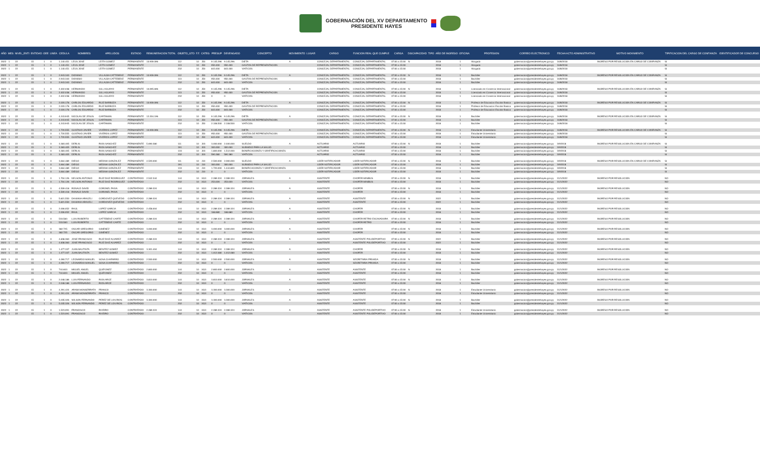GOBERNACIÓN DEL XV DEPARTAMENTO
PRESIDENTE HAYES
| AÑO | MES | NIVEL_ENTI | ENTIDAD | OEE | LINEA | CEDULA | NOMBRES | APELLIDOS | ESTADO | REMUNERACION TOTAL | OBJETO_GTO | F.F. | CATEG | PRESUP | DEVENGADO | CONCEPTO | MOVIMIENTO | LUGAR | CARGO | FUNCION REAL QUE CUMPLE | CARGA | DISCAPACIDAD | TIPO | AÑO DE INGRESO | OFICINA | PROFESION | CORREO ELECTRONICO | FECHA ACTO ADMINISTRATIVO | MOTIVO MOVIMIENTO | TIPIFICACION DEL CARGO DE CONFIANZA | IDENTIFICADOR DE CONCURSO |
| --- | --- | --- | --- | --- | --- | --- | --- | --- | --- | --- | --- | --- | --- | --- | --- | --- | --- | --- | --- | --- | --- | --- | --- | --- | --- | --- | --- | --- | --- | --- | --- |
| 2022 | 1 | 22 | 15 | 1 | 0 | 1.140.451 | LEUS JOSE | LEITH GOMEZ | PERMANENTE | 10.939.096 | 112 | 10 | J50 | 9.145.296 | 9.145.296 | DIETA | A | | CONCEJAL DEPARTAMENTAL | CONCEJAL DEPARTAMENTAL | 07:00 a 15:00 | N | | 2018 | 1 | Abogado | gobernacion@presidentehayes.gov.py | 16/8/2018 | INGRESO POR RESOLUCION EN CARGO DE CONFIANZA | SI | |
| 2022 | 1 | 22 | 15 | 1 | 0 | 1.140.451 | LEUS JOSE | LEITH GOMEZ | PERMANENTE | | 113 | 10 | J50 | 950.400 | 950.400 | GASTOS DE REPRESENTACION | | | CONCEJAL DEPARTAMENTAL | CONCEJAL DEPARTAMENTAL | 07:00 a 15:00 | | | 2018 | 1 | Abogado | gobernacion@presidentehayes.gov.py | 16/8/2018 | | SI | |
| 2022 | 1 | 22 | 15 | 1 | 0 | 1.140.451 | LEUS JOSE | LEITH GOMEZ | PERMANENTE | | 232 | 10 | J50 | 843.400 | 843.400 | VIATICOS | | | CONCEJAL DEPARTAMENTAL | CONCEJAL DEPARTAMENTAL | 07:00 a 15:00 | | | 2018 | 1 | Abogado | gobernacion@presidentehayes.gov.py | 16/8/2018 | | SI | |
| 2022 | 1 | 22 | 15 | 1 | 0 | 2.943.340 | DIONISIO | VILLALBA CATTEBEKE | PERMANENTE | 10.939.096 | 112 | 10 | J50 | 9.145.296 | 9.145.296 | DIETA | A | | CONCEJAL DEPARTAMENTAL | CONCEJAL DEPARTAMENTAL | 07:00 a 15:00 | N | | 2018 | 1 | Bachiller | gobernacion@presidentehayes.gov.py | 16/8/2018 | INGRESO POR RESOLUCION EN CARGO DE CONFIANZA | SI | |
| 2022 | 1 | 22 | 15 | 1 | 0 | 2.943.340 | DIONISIO | VILLALBA CATTEBEKE | PERMANENTE | | 113 | 10 | J50 | 950.400 | 950.400 | GASTOS DE REPRESENTACION | | | CONCEJAL DEPARTAMENTAL | CONCEJAL DEPARTAMENTAL | 07:00 a 15:00 | | | 2018 | 1 | Bachiller | gobernacion@presidentehayes.gov.py | 16/8/2018 | | SI | |
| 2022 | 1 | 22 | 15 | 1 | 0 | 2.943.340 | DIONISIO | VILLALBA CATTEBEKE | PERMANENTE | | 232 | 10 | J50 | 843.400 | 843.400 | VIATICOS | | | CONCEJAL DEPARTAMENTAL | CONCEJAL DEPARTAMENTAL | 07:00 a 15:00 | | | 2018 | 1 | Bachiller | gobernacion@presidentehayes.gov.py | 16/8/2018 | | SI | |
| 2022 | 1 | 22 | 15 | 1 | 0 | 2.402.038 | HERNANDO | GILL AGUAYO | PERMANENTE | 10.095.696 | 112 | 10 | J50 | 9.145.296 | 9.145.296 | DIETA | A | | CONCEJAL DEPARTAMENTAL | CONCEJAL DEPARTAMENTAL | 07:00 a 15:00 | N | | 2018 | 1 | Licenciado en Comercio Internacional | gobernacion@presidentehayes.gov.py | 16/8/2018 | INGRESO POR RESOLUCION EN CARGO DE CONFIANZA | SI | |
| 2022 | 1 | 22 | 15 | 1 | 0 | 2.402.038 | HERNANDO | GILL AGUAYO | PERMANENTE | | 113 | 10 | J50 | 950.400 | 950.400 | GASTOS DE REPRESENTACION | | | CONCEJAL DEPARTAMENTAL | CONCEJAL DEPARTAMENTAL | 07:00 a 15:00 | | | 2018 | 1 | Licenciado en Comercio Internacional | gobernacion@presidentehayes.gov.py | 16/8/2018 | | SI | |
| 2022 | 1 | 22 | 15 | 1 | 0 | 2.402.038 | HERNANDO | GILL AGUAYO | PERMANENTE | | 232 | 10 | J50 | 0 | 0 | VIATICOS | | | CONCEJAL DEPARTAMENTAL | CONCEJAL DEPARTAMENTAL | 07:00 a 15:00 | | | 2018 | 1 | Licenciado en Comercio Internacional | gobernacion@presidentehayes.gov.py | 16/8/2018 | | SI | |
| 2022 | 1 | 22 | 15 | 1 | 0 | 2.020.178 | CARLOS EDUARDO | RUIZ BARBOZA | PERMANENTE | 10.939.096 | 112 | 10 | J50 | 9.145.296 | 9.145.296 | DIETA | A | | CONCEJAL DEPARTAMENTAL | CONCEJAL DEPARTAMENTAL | 07:00 a 15:00 | N | | 2018 | 1 | Profesor de Educacion Escolar Basica | gobernacion@presidentehayes.gov.py | 16/8/2018 | INGRESO POR RESOLUCION EN CARGO DE CONFIANZA | SI | |
| 2022 | 1 | 22 | 15 | 1 | 0 | 2.020.178 | CARLOS EDUARDO | RUIZ BARBOZA | PERMANENTE | | 113 | 10 | J50 | 950.400 | 950.400 | GASTOS DE REPRESENTACION | | | CONCEJAL DEPARTAMENTAL | CONCEJAL DEPARTAMENTAL | 07:00 a 15:00 | | | 2018 | 1 | Profesor de Educacion Escolar Basica | gobernacion@presidentehayes.gov.py | 16/8/2018 | | SI | |
| 2022 | 1 | 22 | 15 | 1 | 0 | 2.020.178 | CARLOS EDUARDO | RUIZ BARBOZA | PERMANENTE | | 232 | 10 | J50 | 843.400 | 843.400 | VIATICOS | | | CONCEJAL DEPARTAMENTAL | CONCEJAL DEPARTAMENTAL | 07:00 a 15:00 | | | 2018 | 1 | Profesor de Educacion Escolar Basica | gobernacion@presidentehayes.gov.py | 16/8/2018 | | SI | |
| 2022 | 1 | 22 | 15 | 1 | 0 | 4.243.945 | NICOLAS DE JESUS | CARTAMAN | PERMANENTE | 12.204.196 | 112 | 10 | J50 | 9.145.296 | 9.145.296 | DIETA | A | | CONCEJAL DEPARTAMENTAL | CONCEJAL DEPARTAMENTAL | 07:00 a 15:00 | N | | 2018 | 1 | Bachiller | gobernacion@presidentehayes.gov.py | 16/8/2018 | INGRESO POR RESOLUCION EN CARGO DE CONFIANZA | SI | |
| 2022 | 1 | 22 | 15 | 1 | 0 | 4.243.945 | NICOLAS DE JESUS | CARTAMAN | PERMANENTE | | 113 | 10 | J50 | 950.400 | 950.400 | GASTOS DE REPRESENTACION | | | CONCEJAL DEPARTAMENTAL | CONCEJAL DEPARTAMENTAL | 07:00 a 15:00 | | | 2018 | 1 | Bachiller | gobernacion@presidentehayes.gov.py | 16/8/2018 | | SI | |
| 2022 | 1 | 22 | 15 | 1 | 0 | 4.243.945 | NICOLAS DE JESUS | CARTAMAN | PERMANENTE | | 232 | 10 | J50 | 2.108.500 | 2.108.500 | VIATICOS | | | CONCEJAL DEPARTAMENTAL | CONCEJAL DEPARTAMENTAL | 07:00 a 15:00 | | | 2018 | 1 | Bachiller | gobernacion@presidentehayes.gov.py | 16/8/2018 | | SI | |
| 2022 | 1 | 22 | 15 | 1 | 0 | 1.720.555 | GUSTAVO JAVIER | VIVEROS LOPEZ | PERMANENTE | 10.939.096 | 112 | 10 | J50 | 9.145.296 | 9.145.296 | DIETA | A | | CONCEJAL DEPARTAMENTAL | CONCEJAL DEPARTAMENTAL | 07:00 a 15:00 | N | | 2018 | 1 | Estudiante Universitario | gobernacion@presidentehayes.gov.py | 16/8/2018 | INGRESO POR RESOLUCION EN CARGO DE CONFIANZA | SI | |
| 2022 | 1 | 22 | 15 | 1 | 0 | 1.720.555 | GUSTAVO JAVIER | VIVEROS LOPEZ | PERMANENTE | | 113 | 10 | J50 | 950.400 | 950.400 | GASTOS DE REPRESENTACION | | | CONCEJAL DEPARTAMENTAL | CONCEJAL DEPARTAMENTAL | 07:00 a 15:00 | | | 2018 | 1 | Estudiante Universitario | gobernacion@presidentehayes.gov.py | 16/8/2018 | | SI | |
| 2022 | 1 | 22 | 15 | 1 | 0 | 1.720.555 | GUSTAVO JAVIER | VIVEROS LOPEZ | PERMANENTE | | 232 | 10 | J50 | 843.400 | 843.400 | VIATICOS | | | CONCEJAL DEPARTAMENTAL | CONCEJAL DEPARTAMENTAL | 07:00 a 15:00 | | | 2018 | 1 | Estudiante Universitario | gobernacion@presidentehayes.gov.py | 16/8/2018 | | SI | |
| 2022 | 1 | 22 | 15 | 1 | 0 | 3.383.405 | DERLIS | RIOS SANCHEZ | PERMANENTE | 5.690.380 | 111 | 10 | J03 | 3.000.000 | 2.400.000 | SUELDO | A | | ACTUARIO | ACTUARIO | 07:00 a 15:00 | N | | 2018 | 1 | Bachiller | gobernacion@presidentehayes.gov.py | 3/9/2018 | INGRESO POR RESOLUCION EN CARGO DE CONFIANZA | SI | |
| 2022 | 1 | 22 | 15 | 1 | 0 | 3.383.405 | DERLIS | RIOS SANCHEZ | PERMANENTE | | 191 | 10 | J03 | 300.000 | 300.000 | SUBSIDIO PARA LA SALUD | | | ACTUARIO | ACTUARIO | 07:00 a 15:00 | | | 2018 | 1 | Bachiller | gobernacion@presidentehayes.gov.py | 3/9/2018 | | SI | |
| 2022 | 1 | 22 | 15 | 1 | 0 | 3.383.405 | DERLIS | RIOS SANCHEZ | PERMANENTE | | 133 | 10 | J03 | 1.800.000 | 1.512.000 | BONIFICACIONES Y GRATIFICACIONES | | | ACTUARIO | ACTUARIO | 07:00 a 15:00 | | | 2018 | 1 | Bachiller | gobernacion@presidentehayes.gov.py | 3/9/2018 | | SI | |
| 2022 | 1 | 22 | 15 | 1 | 0 | 3.383.405 | DERLIS | RIOS SANCHEZ | PERMANENTE | | 232 | 10 | J03 | 590.380 | 590.380 | VIATICOS | | | ACTUARIO | ACTUARIO | 07:00 a 15:00 | | | 2018 | 1 | Bachiller | gobernacion@presidentehayes.gov.py | 3/9/2018 | | SI | |
| 2022 | 1 | 22 | 15 | 1 | 0 | 3.664.489 | DIEGO | MEDINA GONZALEZ | PERMANENTE | 4.520.000 | 111 | 10 | J10 | 2.500.000 | 2.000.000 | SUELDO | A | | UJIER NOTIFICADOR | UJIER NOTIFICADOR | 07:00 a 15:00 | N | | 2018 | 1 | Bachiller | gobernacion@presidentehayes.gov.py | 3/9/2018 | INGRESO POR RESOLUCION EN CARGO DE CONFIANZA | SI | |
| 2022 | 1 | 22 | 15 | 1 | 0 | 3.664.489 | DIEGO | MEDINA GONZALEZ | PERMANENTE | | 191 | 10 | J10 | 300.000 | 300.000 | SUBSIDIO PARA LA SALUD | | | UJIER NOTIFICADOR | UJIER NOTIFICADOR | 07:00 a 15:00 | | | 2018 | 1 | Bachiller | gobernacion@presidentehayes.gov.py | 3/9/2018 | | SI | |
| 2022 | 1 | 22 | 15 | 1 | 0 | 3.664.489 | DIEGO | MEDINA GONZALEZ | PERMANENTE | | 133 | 10 | J10 | 1.720.000 | 1.444.800 | BONIFICACIONES Y GRATIFICACIONES | | | UJIER NOTIFICADOR | UJIER NOTIFICADOR | 07:00 a 15:00 | | | 2018 | 1 | Bachiller | gobernacion@presidentehayes.gov.py | 3/9/2018 | | SI | |
| 2022 | 1 | 22 | 15 | 1 | 0 | 3.664.489 | DIEGO | MEDINA GONZALEZ | PERMANENTE | | 232 | 10 | J10 | 0 | 0 | VIATICOS | | | UJIER NOTIFICADOR | UJIER NOTIFICADOR | 07:00 a 15:00 | | | 2018 | 1 | Bachiller | gobernacion@presidentehayes.gov.py | 3/9/2018 | | SI | |
| 2022 | 1 | 22 | 15 | 1 | 0 | 1.704.126 | NELSON ANTONIO | RUIZ DIAZ RODRIGUEZ | CONTRATADO | 2.542.344 | 144 | 10 | XG3 | 2.289.324 | 2.289.324 | JORNALES | A | | ASISTENTE | CHOFER MINIBUS | 07:00 a 15:00 | N | | 2018 | 1 | Bachiller | gobernacion@presidentehayes.gov.py | 31/1/2022 | INGRESO POR RESOLUCION | NO | |
| 2022 | 1 | 22 | 15 | 1 | 0 | 1.704.126 | NELSON ANTONIO | RUIZ DIAZ RODRIGUEZ | CONTRATADO | | 232 | 10 | XG3 | 253.020 | 253.020 | VIATICOS | | | ASISTENTE | CHOFER MINIBUS | 07:00 a 15:00 | | | 2018 | 1 | Bachiller | gobernacion@presidentehayes.gov.py | 31/1/2022 | | NO | |
| 2022 | 1 | 22 | 15 | 1 | 0 | 4.509.418 | RONALD DAVID | CORONEL PAIVA | CONTRATADO | 2.289.324 | 144 | 10 | XG3 | 2.289.324 | 2.289.324 | JORNALES | A | | ASISTENTE | CHOFER | 07:00 a 15:00 | N | | 2018 | 1 | Bachiller | gobernacion@presidentehayes.gov.py | 31/1/2022 | INGRESO POR RESOLUCION | NO | |
| 2022 | 1 | 22 | 15 | 1 | 0 | 4.509.418 | RONALD DAVID | CORONEL PAIVA | CONTRATADO | | 232 | 10 | XG3 | 0 | 0 | VIATICOS | | | ASISTENTE | CHOFER | 07:00 a 15:00 | | | 2018 | 1 | Bachiller | gobernacion@presidentehayes.gov.py | 31/1/2022 | | NO | |
| 2022 | 1 | 22 | 15 | 1 | 0 | 5.821.550 | DAHIANA ARACELI | CORDOVEZ QUEVEDO | CONTRATADO | 2.289.324 | 144 | 10 | XG3 | 2.289.324 | 2.289.324 | JORNALES | A | | ASISTENTE | ASISTENTE | 07:00 a 15:00 | N | | 2022 | 1 | Bachiller | gobernacion@presidentehayes.gov.py | 31/1/2022 | INGRESO POR RESOLUCION | NO | |
| 2022 | 1 | 22 | 15 | 1 | 0 | 5.821.550 | DAHIANA ARACELI | CORDOVEZ QUEVEDO | CONTRATADO | | 232 | 10 | XG3 | 0 | 0 | VIATICOS | | | ASISTENTE | ASISTENTE | 07:00 a 15:00 | | | 2022 | 1 | Bachiller | gobernacion@presidentehayes.gov.py | 31/1/2022 | | NO | |
| 2022 | 1 | 22 | 15 | 1 | 0 | 2.006.052 | RAUL | LOPEZ GARCIA | CONTRATADO | 2.458.004 | 144 | 10 | XG3 | 2.289.324 | 2.289.324 | JORNALES | A | | ASISTENTE | CHOFER | 07:00 a 15:00 | N | | 2018 | 1 | Bachiller | gobernacion@presidentehayes.gov.py | 31/1/2022 | INGRESO POR RESOLUCION | NO | |
| 2022 | 1 | 22 | 15 | 1 | 0 | 2.006.052 | RAUL | LOPEZ GARCIA | CONTRATADO | | 232 | 10 | XG3 | 168.680 | 168.680 | VIATICOS | | | ASISTENTE | CHOFER | 07:00 a 15:00 | | | 2018 | 1 | Bachiller | gobernacion@presidentehayes.gov.py | 31/1/2022 | | NO | |
| 2022 | 1 | 22 | 15 | 1 | 0 | 533.583 | LUIS ROBERTO | CATTEBEKE CARTE | CONTRATADO | 2.289.324 | 144 | 10 | XG3 | 2.289.324 | 2.289.324 | JORNALES | A | | ASISTENTE | CHOFER RETRO EXCAVADORA | 07:00 a 15:00 | N | | 2018 | 1 | Bachiller | gobernacion@presidentehayes.gov.py | 31/1/2022 | INGRESO POR RESOLUCION | NO | |
| 2022 | 1 | 22 | 15 | 1 | 0 | 533.583 | LUIS ROBERTO | CATTEBEKE CARTE | CONTRATADO | | 232 | 10 | XG3 | 0 | 0 | VIATICOS | | | ASISTENTE | CHOFER RETRO | 07:00 a 15:00 | | | 2018 | 1 | Bachiller | gobernacion@presidentehayes.gov.py | 31/1/2022 | | NO | |
| 2022 | 1 | 22 | 15 | 1 | 0 | 382.725 | OSCAR GREGORIO | GIMENEZ | CONTRATADO | 3.000.000 | 144 | 10 | XG3 | 3.000.000 | 3.000.000 | JORNALES | A | | ASISTENTE | CHOFER | 07:00 a 15:00 | N | | 2018 | 1 | Bachiller | gobernacion@presidentehayes.gov.py | 31/1/2022 | INGRESO POR RESOLUCION | NO | |
| 2022 | 1 | 22 | 15 | 1 | 0 | 382.725 | OSCAR GREGORIO | GIMENEZ | CONTRATADO | | 232 | 10 | XG3 | 0 | 0 | VIATICOS | | | ASISTENTE | CHOFER | 07:00 a 15:00 | | | 2018 | 1 | Bachiller | gobernacion@presidentehayes.gov.py | 31/1/2022 | | NO | |
| 2022 | 1 | 22 | 15 | 1 | 0 | 4.838.360 | JOSE FRANCISCO | RUIZ DIAZ ALVAREZ | CONTRATADO | 2.289.324 | 144 | 10 | XG3 | 2.289.324 | 2.289.324 | JORNALES | A | | ASISTENTE | ASISTENTE POLIDEPORTIVO | 07:00 a 15:00 | N | | 2022 | 1 | Bachiller | gobernacion@presidentehayes.gov.py | 31/1/2022 | INGRESO POR RESOLUCION | NO | |
| 2022 | 1 | 22 | 15 | 1 | 0 | 4.838.360 | JOSE FRANCISCO | RUIZ DIAZ ALVAREZ | CONTRATADO | | 232 | 10 | XG3 | 0 | 0 | VIATICOS | | | ASISTENTE | ASISTENTE POLIDEPORTIVO | 07:00 a 15:00 | | | 2022 | 1 | Bachiller | gobernacion@presidentehayes.gov.py | 31/1/2022 | | NO | |
| 2022 | 1 | 22 | 15 | 1 | 0 | 1.477.337 | JUAN BAUTISTA | BENITEZ GOMEZ | CONTRATADO | 3.301.404 | 144 | 10 | XG3 | 2.289.324 | 2.289.324 | JORNALES | A | | ASISTENTE | CHOFER | 07:00 a 15:00 | N | | 2018 | 1 | Bachiller | gobernacion@presidentehayes.gov.py | 31/1/2022 | INGRESO POR RESOLUCION | NO | |
| 2022 | 1 | 22 | 15 | 1 | 0 | 1.477.337 | JUAN BAUTISTA | BENITEZ GOMEZ | CONTRATADO | | 232 | 10 | XG3 | 1.012.080 | 1.012.080 | VIATICOS | | | ASISTENTE | CHOFER | 07:00 a 15:00 | | | 2018 | 1 | Bachiller | gobernacion@presidentehayes.gov.py | 31/1/2022 | | NO | |
| 2022 | 1 | 22 | 15 | 1 | 0 | 4.090.717 | LEONARDO MANUEL | SOSA CHAPARRO | CONTRATADO | 2.500.000 | 144 | 10 | XG3 | 2.500.000 | 2.500.000 | JORNALES | A | | ASISTENTE | SECRETARIA PRIVADA | 07:00 a 15:00 | N | | 2018 | 1 | Bachiller | gobernacion@presidentehayes.gov.py | 31/1/2022 | INGRESO POR RESOLUCION | NO | |
| 2022 | 1 | 22 | 15 | 1 | 0 | 4.090.717 | LEONARDO MANUEL | SOSA CHAPARRO | CONTRATADO | | 232 | 10 | XG3 | 0 | 0 | VIATICOS | | | ASISTENTE | SECRETARIA PRIVADA | 07:00 a 15:00 | | | 2018 | 1 | Bachiller | gobernacion@presidentehayes.gov.py | 31/1/2022 | | NO | |
| 2022 | 1 | 22 | 15 | 1 | 0 | 744.603 | MIGUEL ANGEL | QUIÃ‘ONEZ | CONTRATADO | 2.800.000 | 144 | 10 | XG3 | 2.800.000 | 2.800.000 | JORNALES | A | | ASISTENTE | ASISTENTE | 07:00 a 15:00 | N | | 2018 | 1 | Bachiller | gobernacion@presidentehayes.gov.py | 31/1/2022 | INGRESO POR RESOLUCION | NO | |
| 2022 | 1 | 22 | 15 | 1 | 0 | 744.603 | MIGUEL ANGEL | QUIÃ‘ONEZ | CONTRATADO | | 232 | 10 | XG3 | 0 | 0 | VIATICOS | | | ASISTENTE | ASISTENTE | 07:00 a 15:00 | | | 2018 | 1 | Bachiller | gobernacion@presidentehayes.gov.py | 31/1/2022 | | NO | |
| 2022 | 1 | 22 | 15 | 1 | 0 | 2.048.186 | LUIS FERNANDO | RIOS ARCE | CONTRATADO | 3.810.000 | 144 | 10 | XG3 | 3.810.000 | 3.810.000 | JORNALES | A | | ASISTENTE | ASISTENTE | 07:00 a 15:00 | N | | 2018 | 1 | Bachiller | gobernacion@presidentehayes.gov.py | 31/1/2022 | INGRESO POR RESOLUCION | NO | |
| 2022 | 1 | 22 | 15 | 1 | 0 | 2.048.186 | LUIS FERNANDO | RIOS ARCE | CONTRATADO | | 232 | 10 | XG3 | 0 | 0 | VIATICOS | | | ASISTENTE | ASISTENTE | 07:00 a 15:00 | | | 2018 | 1 | Bachiller | gobernacion@presidentehayes.gov.py | 31/1/2022 | | NO | |
| 2022 | 1 | 22 | 15 | 1 | 0 | 4.291.424 | ARAMI MONSERRATH | FRANCO | CONTRATADO | 3.300.000 | 144 | 10 | XG3 | 3.300.000 | 3.300.000 | JORNALES | A | | ASISTENTE | ASISTENTE | 07:00 a 15:00 | N | | 2018 | 1 | Estudiante Universitario | gobernacion@presidentehayes.gov.py | 31/1/2022 | INGRESO POR RESOLUCION | NO | |
| 2022 | 1 | 22 | 15 | 1 | 0 | 4.291.424 | ARAMI MONSERRATH | FRANCO | CONTRATADO | | 232 | 10 | XG3 | 0 | 0 | VIATICOS | | | ASISTENTE | ASISTENTE | 07:00 a 15:00 | | | 2018 | 1 | Estudiante Universitario | gobernacion@presidentehayes.gov.py | 31/1/2022 | | NO | |
| 2022 | 1 | 22 | 15 | 1 | 0 | 5.035.326 | WILSON FERNANDO | PEREZ DE LOS RIOS | CONTRATADO | 3.300.000 | 144 | 10 | XG3 | 3.300.000 | 3.300.000 | JORNALES | A | | ASISTENTE | ASISTENTE | 07:00 a 15:00 | N | | 2018 | 1 | Bachiller | gobernacion@presidentehayes.gov.py | 31/1/2022 | INGRESO POR RESOLUCION | NO | |
| 2022 | 1 | 22 | 15 | 1 | 0 | 5.035.326 | WILSON FERNANDO | PEREZ DE LOS RIOS | CONTRATADO | | 232 | 10 | XG3 | 0 | 0 | VIATICOS | | | ASISTENTE | ASISTENTE | 07:00 a 15:00 | | | 2018 | 1 | Bachiller | gobernacion@presidentehayes.gov.py | 31/1/2022 | | NO | |
| 2022 | 1 | 22 | 15 | 1 | 0 | 1.523.091 | FRANCISCO | RIVEIRO | CONTRATADO | 2.289.324 | 144 | 10 | XG3 | 2.289.324 | 2.289.324 | JORNALES | A | | ASISTENTE | ASISTENTE POLIDEPORTIVO | 07:00 a 15:00 | N | | 2018 | 1 | Estudiante Universitario | gobernacion@presidentehayes.gov.py | 31/1/2022 | INGRESO POR RESOLUCION | NO | |
| 2022 | 1 | 22 | 15 | 1 | 0 | 1.523.091 | FRANCISCO | RIVEIRO | CONTRATADO | | 232 | 10 | XG3 | 0 | 0 | VIATICOS | | | ASISTENTE | ASISTENTE POLIDEPORTIVO | 07:00 a 15:00 | | | 2018 | 1 | Estudiante Universitario | gobernacion@presidentehayes.gov.py | 31/1/2022 | | NO | |